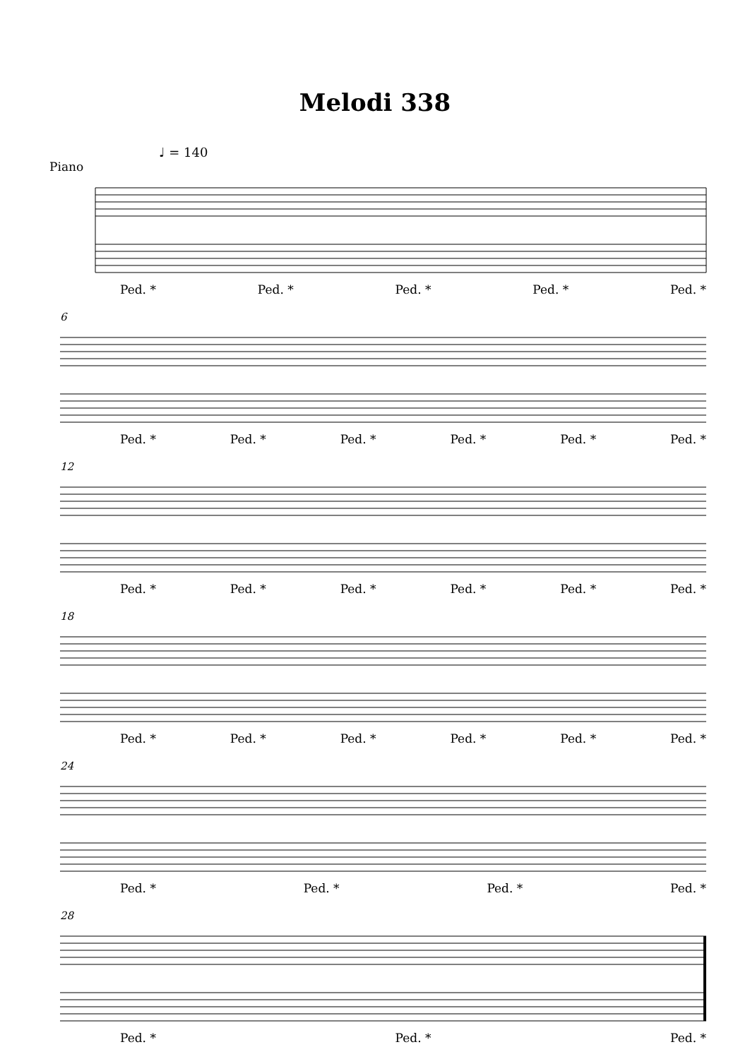Melodi 338
♩ = 140
Piano
Ped. * Ped. * Ped. * Ped. * Ped. *
6
Ped. * Ped. * Ped. * Ped. * Ped. * Ped. *
12
Ped. * Ped. * Ped. * Ped. * Ped. * Ped. *
18
Ped. * Ped. * Ped. * Ped. * Ped. * Ped. *
24
Ped. * Ped. * Ped. * Ped. *
28
Ped. * Ped. * Ped. *